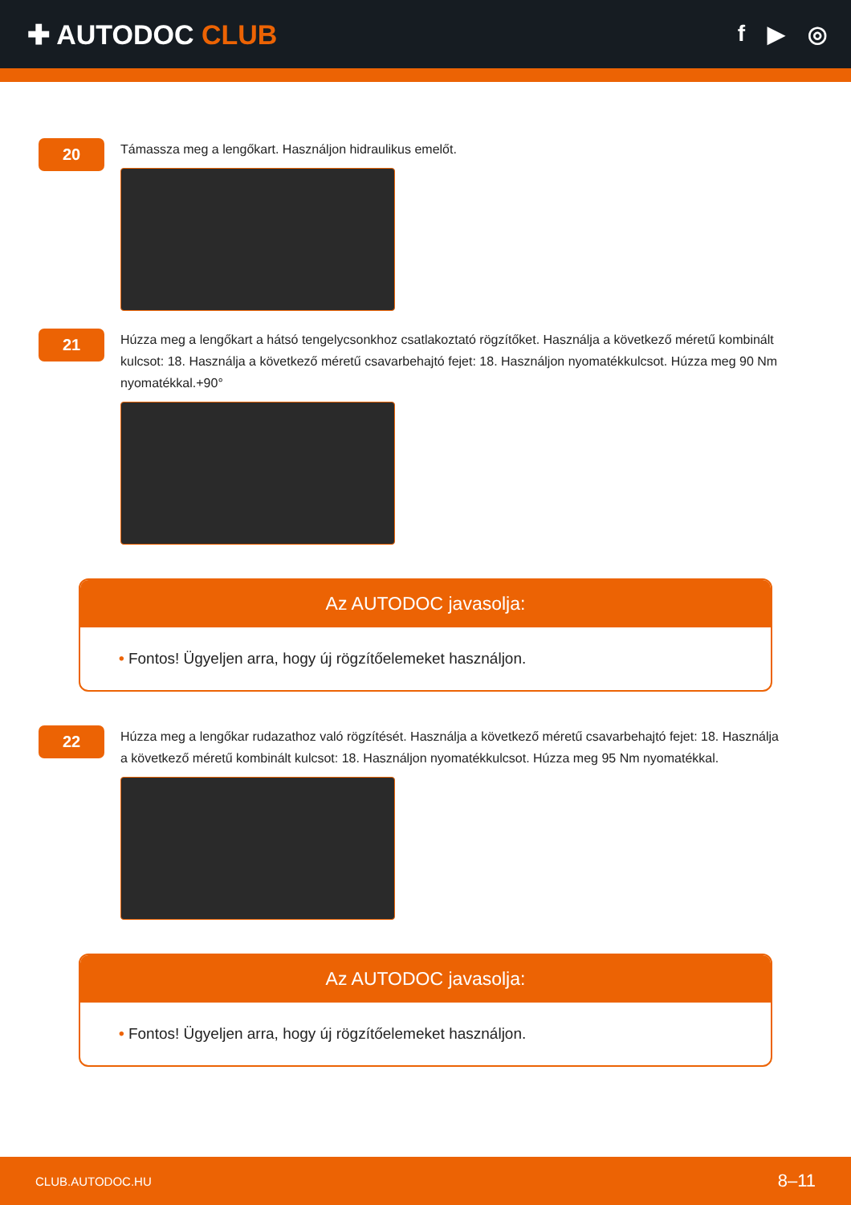✚ AUTODOC CLUB
f ▶ ◎
20
Támassza meg a lengőkart. Használjon hidraulikus emelőt.
21
Húzza meg a lengőkart a hátsó tengelycsonkhoz csatlakoztató rögzítőket. Használja a következő méretű kombinált kulcsot: 18. Használja a következő méretű csavarbehajtó fejet: 18. Használjon nyomatékkulcsot. Húzza meg 90 Nm nyomatékkal.+90°
Az AUTODOC javasolja:
• Fontos! Ügyeljen arra, hogy új rögzítőelemeket használjon.
22
Húzza meg a lengőkar rudazathoz való rögzítését. Használja a következő méretű csavarbehajtó fejet: 18. Használja a következő méretű kombinált kulcsot: 18. Használjon nyomatékkulcsot. Húzza meg 95 Nm nyomatékkal.
Az AUTODOC javasolja:
• Fontos! Ügyeljen arra, hogy új rögzítőelemeket használjon.
CLUB.AUTODOC.HU 8–11